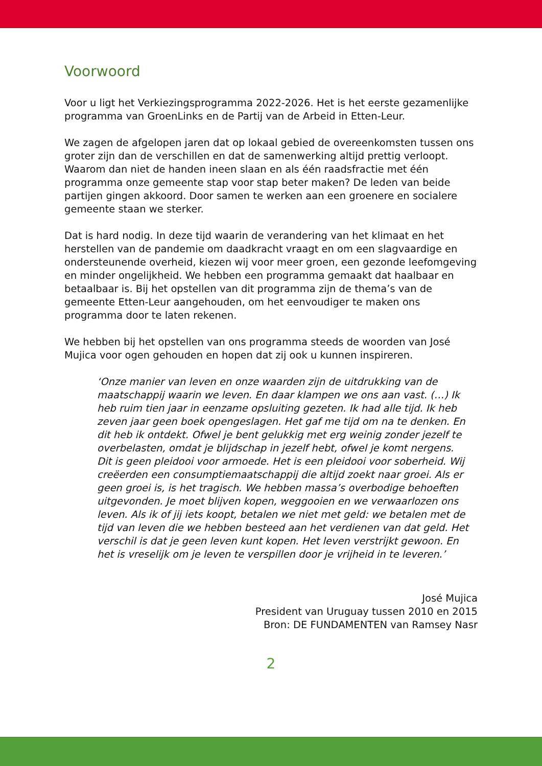Voorwoord
Voor u ligt het Verkiezingsprogramma 2022-2026. Het is het eerste gezamenlijke programma van GroenLinks en de Partij van de Arbeid in Etten-Leur.
We zagen de afgelopen jaren dat op lokaal gebied de overeenkomsten tussen ons groter zijn dan de verschillen en dat de samenwerking altijd prettig verloopt. Waarom dan niet de handen ineen slaan en als één raadsfractie met één programma onze gemeente stap voor stap beter maken? De leden van beide partijen gingen akkoord. Door samen te werken aan een groenere en socialere gemeente staan we sterker.
Dat is hard nodig. In deze tijd waarin de verandering van het klimaat en het herstellen van de pandemie om daadkracht vraagt en om een slagvaardige en ondersteunende overheid, kiezen wij voor meer groen, een gezonde leefomgeving en minder ongelijkheid. We hebben een programma gemaakt dat haalbaar en betaalbaar is. Bij het opstellen van dit programma zijn de thema’s van de gemeente Etten-Leur aangehouden, om het eenvoudiger te maken ons programma door te laten rekenen.
We hebben bij het opstellen van ons programma steeds de woorden van José Mujica voor ogen gehouden en hopen dat zij ook u kunnen inspireren.
‘Onze manier van leven en onze waarden zijn de uitdrukking van de maatschappij waarin we leven. En daar klampen we ons aan vast. (…) Ik heb ruim tien jaar in eenzame opsluiting gezeten. Ik had alle tijd. Ik heb zeven jaar geen boek opengeslagen. Het gaf me tijd om na te denken. En dit heb ik ontdekt. Ofwel je bent gelukkig met erg weinig zonder jezelf te overbelasten, omdat je blijdschap in jezelf hebt, ofwel je komt nergens.
Dit is geen pleidooi voor armoede. Het is een pleidooi voor soberheid. Wij creëerden een consumptiemaatschappij die altijd zoekt naar groei. Als er geen groei is, is het tragisch. We hebben massa’s overbodige behoeften uitgevonden. Je moet blijven kopen, weggooien en we verwaarlozen ons leven. Als ik of jij iets koopt, betalen we niet met geld: we betalen met de tijd van leven die we hebben besteed aan het verdienen van dat geld. Het verschil is dat je geen leven kunt kopen. Het leven verstrijkt gewoon. En het is vreselijk om je leven te verspillen door je vrijheid in te leveren.’
José Mujica
President van Uruguay tussen 2010 en 2015
Bron: DE FUNDAMENTEN van Ramsey Nasr
2